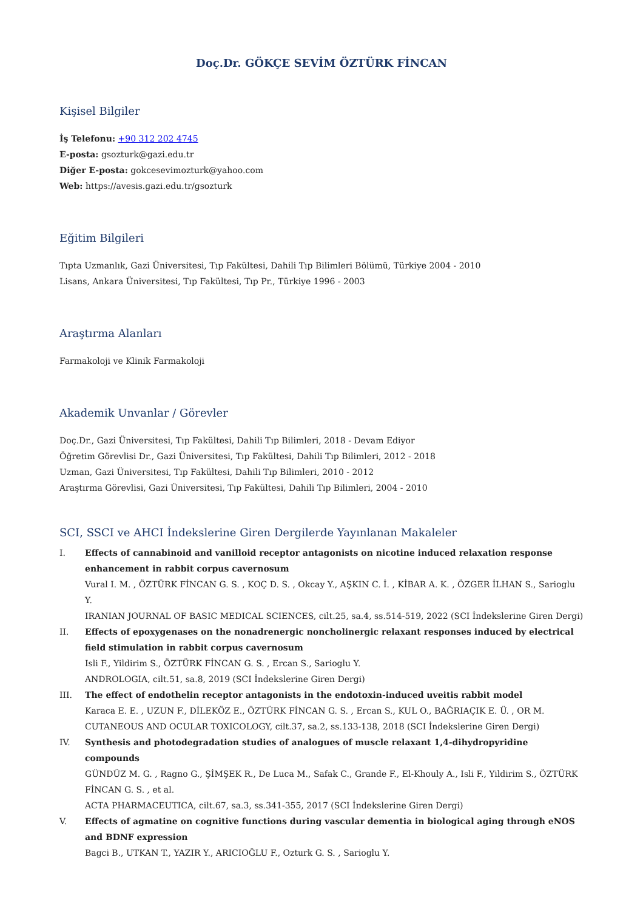Doç.Dr. GÖKÇE SEVİM ÖZTÜRK FİNCAN
Kişisel Bilgiler
İş Telefonu: +90 312 202 4745
E-posta: gsozturk@gazi.edu.tr
Diğer E-posta: gokcesevimozturk@yahoo.com
Web: https://avesis.gazi.edu.tr/gsozturk
Eğitim Bilgileri
Tıpta Uzmanlık, Gazi Üniversitesi, Tıp Fakültesi, Dahili Tıp Bilimleri Bölümü, Türkiye 2004 - 2010
Lisans, Ankara Üniversitesi, Tıp Fakültesi, Tıp Pr., Türkiye 1996 - 2003
Araştırma Alanları
Farmakoloji ve Klinik Farmakoloji
Akademik Unvanlar / Görevler
Doç.Dr., Gazi Üniversitesi, Tıp Fakültesi, Dahili Tıp Bilimleri, 2018 - Devam Ediyor
Öğretim Görevlisi Dr., Gazi Üniversitesi, Tıp Fakültesi, Dahili Tıp Bilimleri, 2012 - 2018
Uzman, Gazi Üniversitesi, Tıp Fakültesi, Dahili Tıp Bilimleri, 2010 - 2012
Araştırma Görevlisi, Gazi Üniversitesi, Tıp Fakültesi, Dahili Tıp Bilimleri, 2004 - 2010
SCI, SSCI ve AHCI İndekslerine Giren Dergilerde Yayınlanan Makaleler
I. Effects of cannabinoid and vanilloid receptor antagonists on nicotine induced relaxation response enhancement in rabbit corpus cavernosum
Vural I. M. , ÖZTÜRK FİNCAN G. S. , KOÇ D. S. , Okcay Y., AŞKIN C. İ. , KİBAR A. K. , ÖZGER İLHAN S., Sarioglu Y.
IRANIAN JOURNAL OF BASIC MEDICAL SCIENCES, cilt.25, sa.4, ss.514-519, 2022 (SCI İndekslerine Giren Dergi)
II. Effects of epoxygenases on the nonadrenergic noncholinergic relaxant responses induced by electrical field stimulation in rabbit corpus cavernosum
Isli F., Yildirim S., ÖZTÜRK FİNCAN G. S. , Ercan S., Sarioglu Y.
ANDROLOGIA, cilt.51, sa.8, 2019 (SCI İndekslerine Giren Dergi)
III. The effect of endothelin receptor antagonists in the endotoxin-induced uveitis rabbit model
Karaca E. E. , UZUN F., DİLEKÖZ E., ÖZTÜRK FİNCAN G. S. , Ercan S., KUL O., BAĞRIAÇIK E. Ü. , OR M.
CUTANEOUS AND OCULAR TOXICOLOGY, cilt.37, sa.2, ss.133-138, 2018 (SCI İndekslerine Giren Dergi)
IV. Synthesis and photodegradation studies of analogues of muscle relaxant 1,4-dihydropyridine compounds
GÜNDÜZ M. G. , Ragno G., ŞİMŞEK R., De Luca M., Safak C., Grande F., El-Khouly A., Isli F., Yildirim S., ÖZTÜRK FİNCAN G. S. , et al.
ACTA PHARMACEUTICA, cilt.67, sa.3, ss.341-355, 2017 (SCI İndekslerine Giren Dergi)
V. Effects of agmatine on cognitive functions during vascular dementia in biological aging through eNOS and BDNF expression
Bagci B., UTKAN T., YAZIR Y., ARICIOĞLU F., Ozturk G. S. , Sarioglu Y.